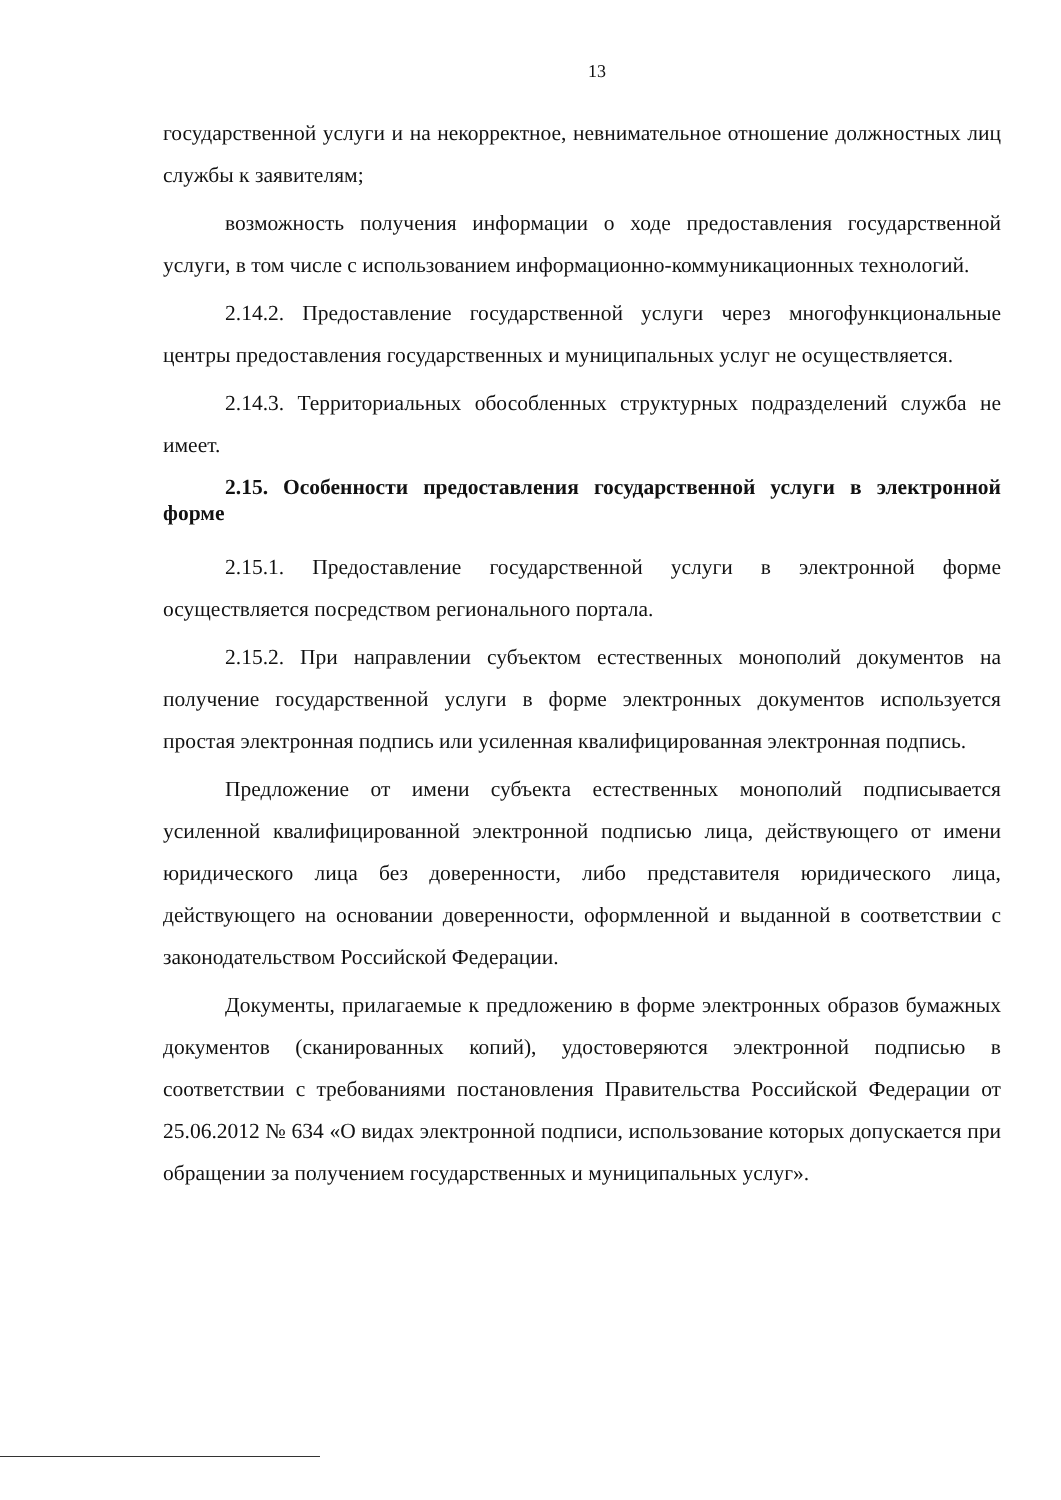13
государственной услуги и на некорректное, невнимательное отношение должностных лиц службы к заявителям;
возможность получения информации о ходе предоставления государственной услуги, в том числе с использованием информационно-коммуникационных технологий.
2.14.2. Предоставление государственной услуги через многофункциональные центры предоставления государственных и муниципальных услуг не осуществляется.
2.14.3. Территориальных обособленных структурных подразделений служба не имеет.
2.15. Особенности предоставления государственной услуги в электронной форме
2.15.1. Предоставление государственной услуги в электронной форме осуществляется посредством регионального портала.
2.15.2. При направлении субъектом естественных монополий документов на получение государственной услуги в форме электронных документов используется простая электронная подпись или усиленная квалифицированная электронная подпись.
Предложение от имени субъекта естественных монополий подписывается усиленной квалифицированной электронной подписью лица, действующего от имени юридического лица без доверенности, либо представителя юридического лица, действующего на основании доверенности, оформленной и выданной в соответствии с законодательством Российской Федерации.
Документы, прилагаемые к предложению в форме электронных образов бумажных документов (сканированных копий), удостоверяются электронной подписью в соответствии с требованиями постановления Правительства Российской Федерации от 25.06.2012 № 634 «О видах электронной подписи, использование которых допускается при обращении за получением государственных и муниципальных услуг».